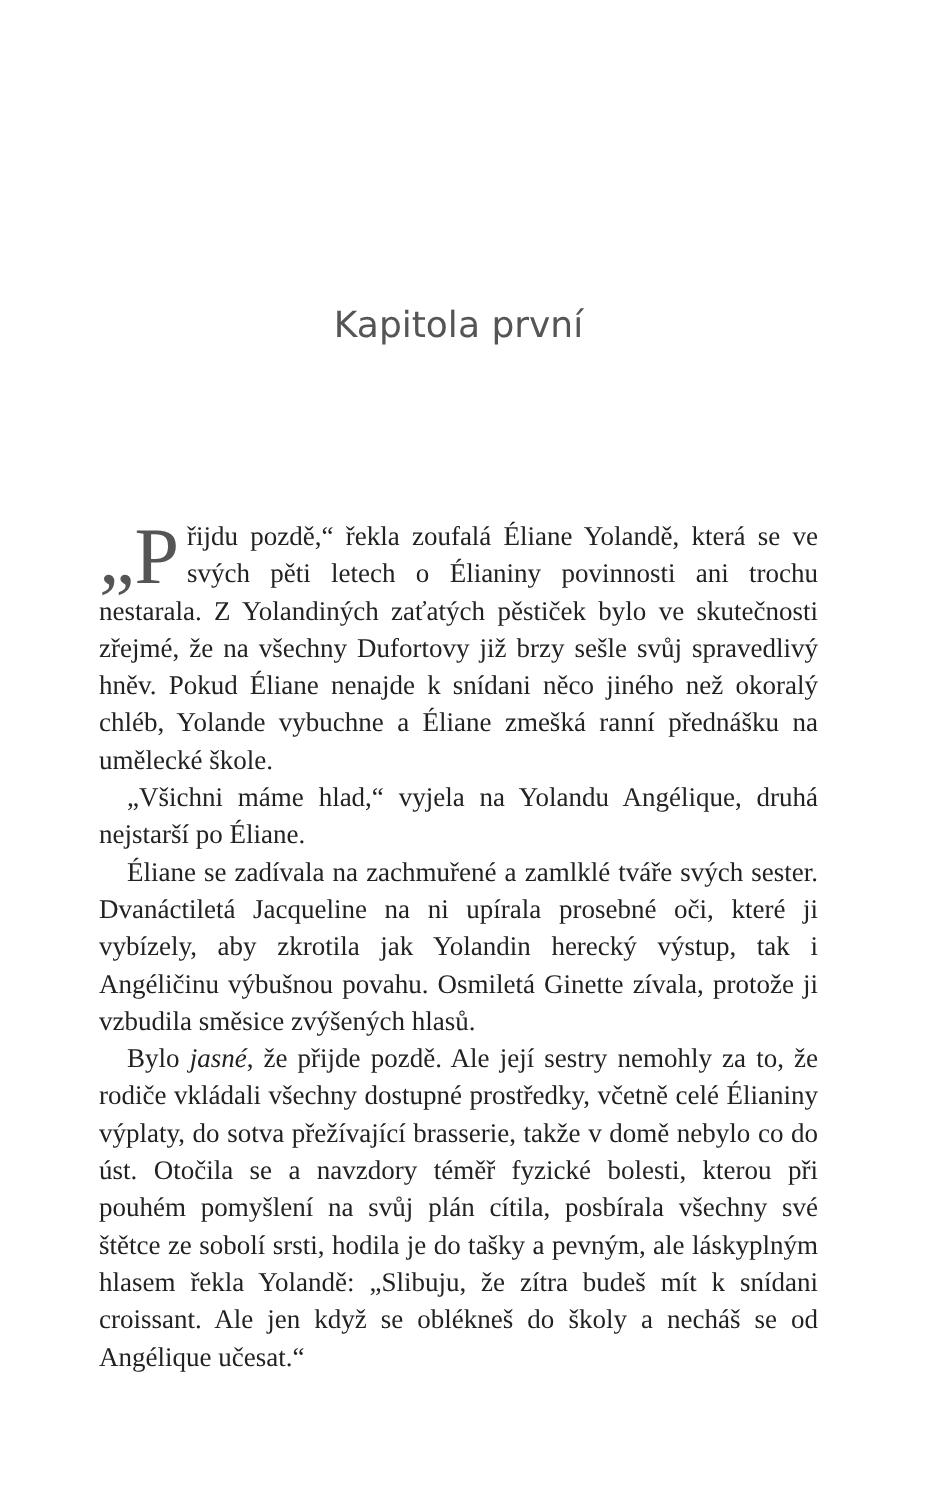Kapitola první
„P řijdu pozdě,“ řekla zoufalá Éliane Yolandě, která se ve svých pěti letech o Élianiny povinnosti ani trochu nestarala. Z Yolandiných zaťatých pěstiček bylo ve skutečnosti zřejmé, že na všechny Dufortovy již brzy sešle svůj spravedlivý hněv. Pokud Éliane nenajde k snídani něco jiného než okoralý chléb, Yolande vybuchne a Éliane zmešká ranní přednášku na umělecké škole.
„Všichni máme hlad,“ vyjela na Yolandu Angélique, druhá nejstarší po Éliane.
Éliane se zadívala na zachmuřené a zamlklé tváře svých sester. Dvanáctiletá Jacqueline na ni upírala prosebné oči, které ji vybízely, aby zkrotila jak Yolandin herecký výstup, tak i Angéličinu výbušnou povahu. Osmiletá Ginette zívala, protože ji vzbudila směsice zvýšených hlasů.
Bylo jasné, že přijde pozdě. Ale její sestry nemohly za to, že rodiče vkládali všechny dostupné prostředky, včetně celé Élianiny výplaty, do sotva přežívající brasserie, takže v domě nebylo co do úst. Otočila se a navzdory téměř fyzické bolesti, kterou při pouhém pomyšlení na svůj plán cítila, posbírala všechny své štětce ze sobolí srsti, hodila je do tašky a pevným, ale láskyplným hlasem řekla Yolandě: „Slibuju, že zítra budeš mít k snídani croissant. Ale jen když se oblékneš do školy a necháš se od Angélique učesat.“